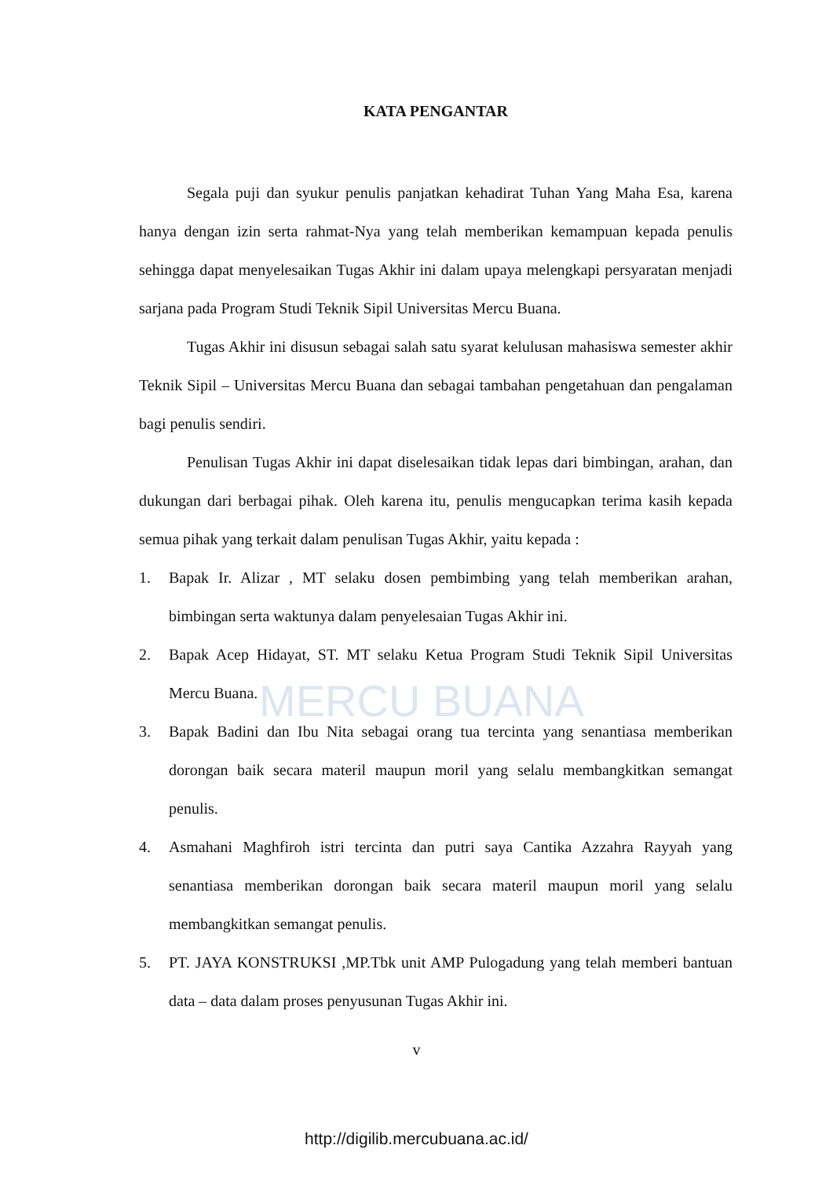MERCU BUANA
KATA PENGANTAR
Segala puji dan syukur penulis panjatkan kehadirat Tuhan Yang Maha Esa, karena hanya dengan izin serta rahmat-Nya yang telah memberikan kemampuan kepada penulis sehingga dapat menyelesaikan Tugas Akhir ini dalam upaya melengkapi persyaratan menjadi sarjana pada Program Studi Teknik Sipil Universitas Mercu Buana.
Tugas Akhir ini disusun sebagai salah satu syarat kelulusan mahasiswa semester akhir Teknik Sipil – Universitas Mercu Buana dan sebagai tambahan pengetahuan dan pengalaman bagi penulis sendiri.
Penulisan Tugas Akhir ini dapat diselesaikan tidak lepas dari bimbingan, arahan, dan dukungan dari berbagai pihak. Oleh karena itu, penulis mengucapkan terima kasih kepada semua pihak yang terkait dalam penulisan Tugas Akhir, yaitu kepada :
1. Bapak Ir. Alizar , MT selaku dosen pembimbing yang telah memberikan arahan, bimbingan serta waktunya dalam penyelesaian Tugas Akhir ini.
2. Bapak Acep Hidayat, ST. MT selaku Ketua Program Studi Teknik Sipil Universitas Mercu Buana.
3. Bapak Badini dan Ibu Nita sebagai orang tua tercinta yang senantiasa memberikan dorongan baik secara materil maupun moril yang selalu membangkitkan semangat penulis.
4. Asmahani Maghfiroh istri tercinta dan putri saya Cantika Azzahra Rayyah yang senantiasa memberikan dorongan baik secara materil maupun moril yang selalu membangkitkan semangat penulis.
5. PT. JAYA KONSTRUKSI ,MP.Tbk unit AMP Pulogadung yang telah memberi bantuan data – data dalam proses penyusunan Tugas Akhir ini.
v
http://digilib.mercubuana.ac.id/